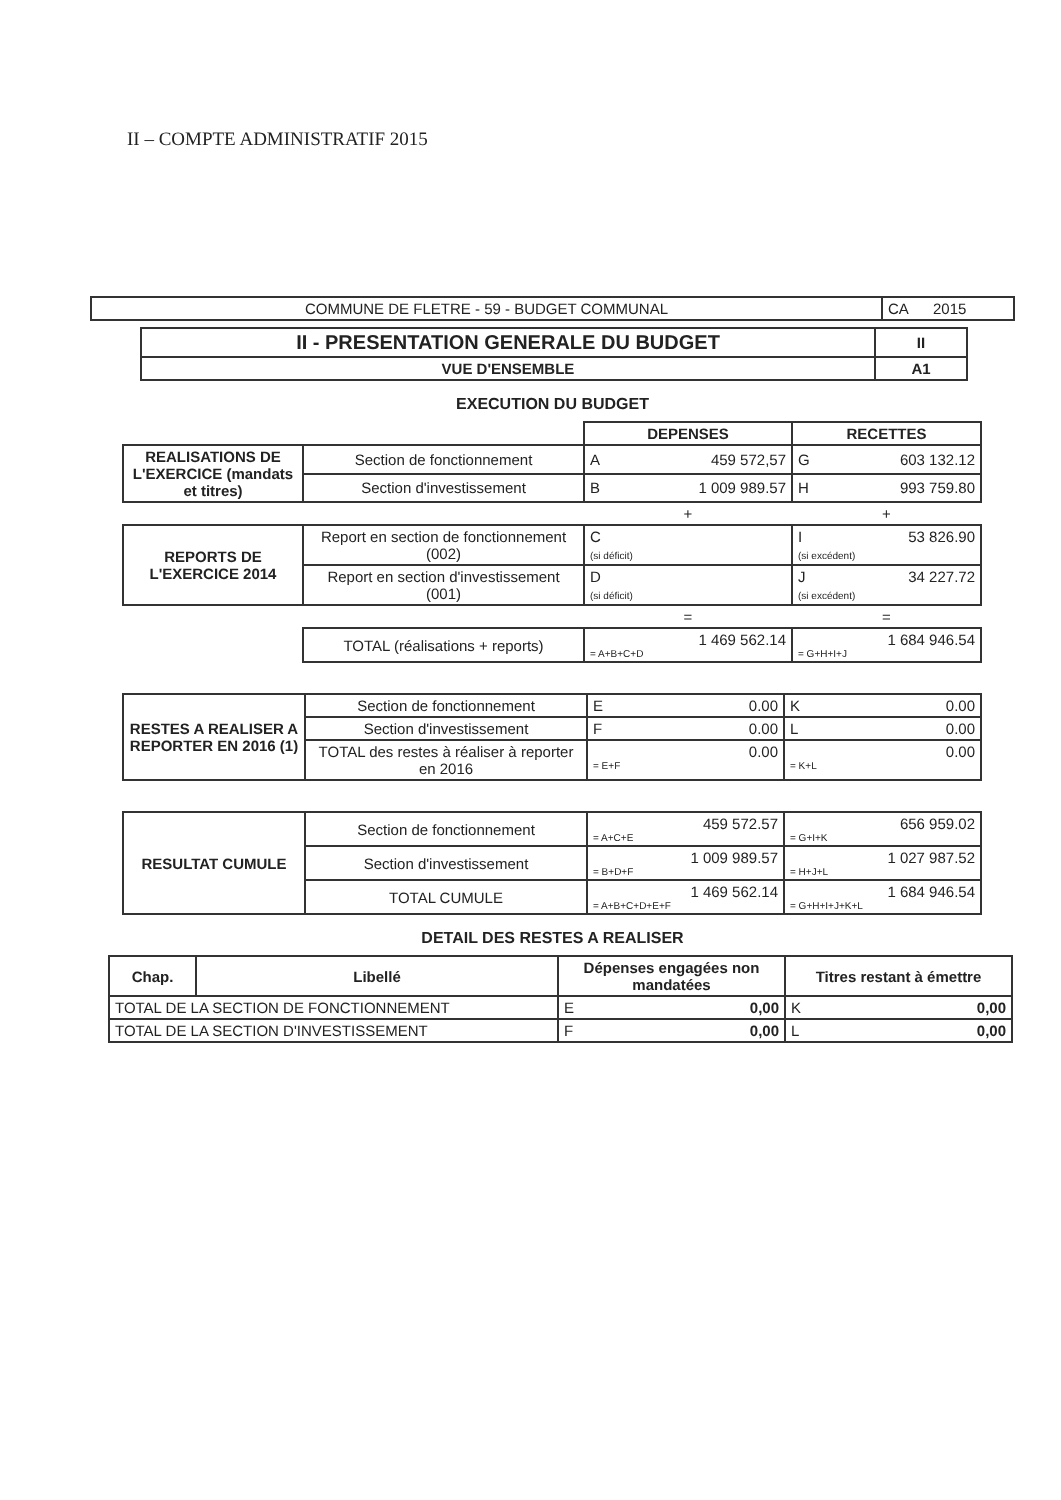II – COMPTE ADMINISTRATIF 2015
| COMMUNE DE FLETRE - 59 - BUDGET COMMUNAL | CA 2015 |
| II - PRESENTATION GENERALE DU BUDGET | II |
| --- | --- |
| VUE D'ENSEMBLE | A1 |
EXECUTION DU BUDGET
| | | DEPENSES | RECETTES |
| REALISATIONS DE L'EXERCICE (mandats et titres) | Section de fonctionnement | A 459 572,57 | G 603 132.12 |
| | Section d'investissement | B 1 009 989.57 | H 993 759.80 |
| | | + | + |
| REPORTS DE L'EXERCICE 2014 | Report en section de fonctionnement (002) | C (si déficit) | I 53 826.90 (si excédent) |
| | Report en section d'investissement (001) | D (si déficit) | J 34 227.72 (si excédent) |
| | | = | = |
| | TOTAL (réalisations + reports) | 1 469 562.14 = A+B+C+D | 1 684 946.54 = G+H+I+J |
| RESTES A REALISER A REPORTER EN 2016 (1) | Section de fonctionnement | E 0.00 | K 0.00 |
| | Section d'investissement | F 0.00 | L 0.00 |
| | TOTAL des restes à réaliser à reporter en 2016 | 0.00 = E+F | 0.00 = K+L |
| RESULTAT CUMULE | Section de fonctionnement | 459 572.57 = A+C+E | 656 959.02 = G+I+K |
| | Section d'investissement | 1 009 989.57 = B+D+F | 1 027 987.52 = H+J+L |
| | TOTAL CUMULE | 1 469 562.14 = A+B+C+D+E+F | 1 684 946.54 = G+H+I+J+K+L |
DETAIL DES RESTES A REALISER
| Chap. | Libellé | Dépenses engagées non mandatées | Titres restant à émettre |
| --- | --- | --- | --- |
| TOTAL DE LA SECTION DE FONCTIONNEMENT | | E 0,00 | K 0,00 |
| TOTAL DE LA SECTION D'INVESTISSEMENT | | F 0,00 | L 0,00 |